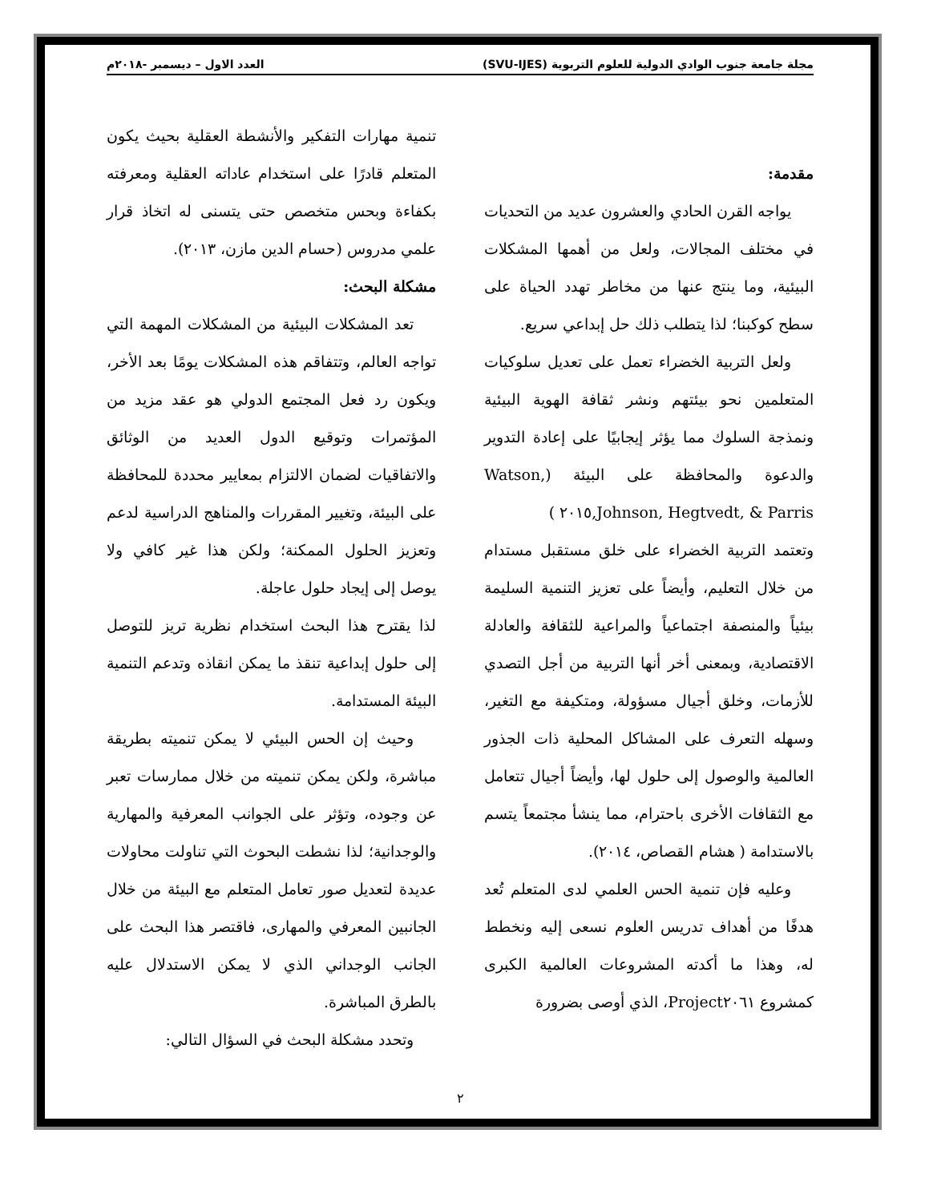مجلة جامعة جنوب الوادي الدولية للعلوم التربوية (SVU-IJES) العدد الاول – ديسمبر -٢٠١٨م
مقدمة:
يواجه القرن الحادي والعشرون عديد من التحديات في مختلف المجالات، ولعل من أهمها المشكلات البيئية، وما ينتج عنها من مخاطر تهدد الحياة على سطح كوكبنا؛ لذا يتطلب ذلك حل إبداعي سريع.
ولعل التربية الخضراء تعمل على تعديل سلوكيات المتعلمين نحو بيئتهم ونشر ثقافة الهوية البيئية ونمذجة السلوك مما يؤثر إيجابيًا على إعادة التدوير والدعوة والمحافظة على البيئة (Watson, Johnson, Hegtvedt, & Parris,٢٠١٥ )
وتعتمد التربية الخضراء على خلق مستقبل مستدام من خلال التعليم، وأيضاً على تعزيز التنمية السليمة بيئياً والمنصفة اجتماعياً والمراعية للثقافة والعادلة الاقتصادية، وبمعنى أخر أنها التربية من أجل التصدي للأزمات، وخلق أجيال مسؤولة، ومتكيفة مع التغير، وسهله التعرف على المشاكل المحلية ذات الجذور العالمية والوصول إلى حلول لها، وأيضاً أجيال تتعامل مع الثقافات الأخرى باحترام، مما ينشأ مجتمعاً يتسم بالاستدامة ( هشام القصاص، ٢٠١٤).
وعليه فإن تنمية الحس العلمي لدى المتعلم تُعد هدفًا من أهداف تدريس العلوم نسعى إليه ونخطط له، وهذا ما أكدته المشروعات العالمية الكبرى كمشروع Project٢٠٦١، الذي أوصى بضرورة
تنمية مهارات التفكير والأنشطة العقلية بحيث يكون المتعلم قادرًا على استخدام عاداته العقلية ومعرفته بكفاءة وبحس متخصص حتى يتسنى له اتخاذ قرار علمي مدروس (حسام الدين مازن، ٢٠١٣).
مشكلة البحث:
تعد المشكلات البيئية من المشكلات المهمة التي تواجه العالم، وتتفاقم هذه المشكلات يومًا بعد الأخر، ويكون رد فعل المجتمع الدولي هو عقد مزيد من المؤتمرات وتوقيع الدول العديد من الوثائق والاتفاقيات لضمان الالتزام بمعايير محددة للمحافظة على البيئة، وتغيير المقررات والمناهج الدراسية لدعم وتعزيز الحلول الممكنة؛ ولكن هذا غير كافي ولا يوصل إلى إيجاد حلول عاجلة.
لذا يقترح هذا البحث استخدام نظرية تريز للتوصل إلى حلول إبداعية تنقذ ما يمكن انقاذه وتدعم التنمية البيئة المستدامة.
وحيث إن الحس البيئي لا يمكن تنميته بطريقة مباشرة، ولكن يمكن تنميته من خلال ممارسات تعبر عن وجوده، وتؤثر على الجوانب المعرفية والمهارية والوجدانية؛ لذا نشطت البحوث التي تناولت محاولات عديدة لتعديل صور تعامل المتعلم مع البيئة من خلال الجانبين المعرفي والمهارى، فاقتصر هذا البحث على الجانب الوجداني الذي لا يمكن الاستدلال عليه بالطرق المباشرة.
وتحدد مشكلة البحث في السؤال التالي:
٢